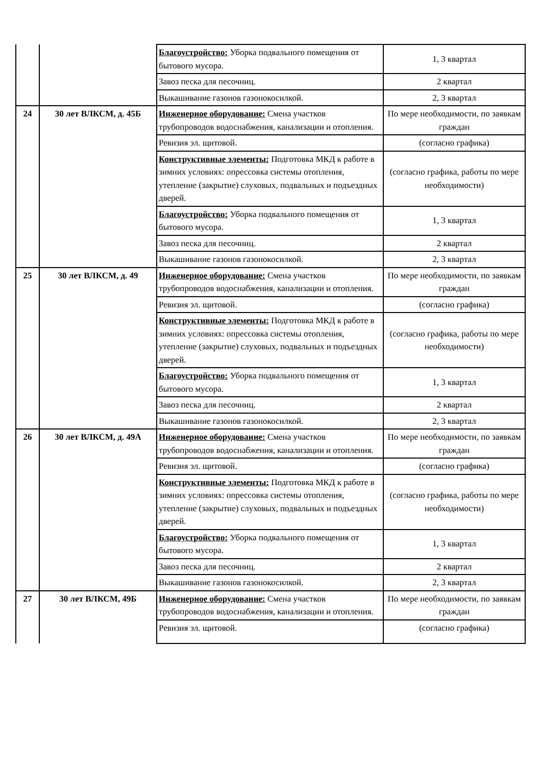| | | Благоустройство: Уборка подвального помещения от бытового мусора. | 1, 3 квартал |
| | | Завоз песка для песочниц. | 2 квартал |
| | | Выкашивание газонов газонокосилкой. | 2, 3 квартал |
| 24 | 30 лет ВЛКСМ, д. 45Б | Инженерное оборудование: Смена участков трубопроводов водоснабжения, канализации и отопления. | По мере необходимости, по заявкам граждан |
| | | Ревизия эл. щитовой. | (согласно графика) |
| | | Конструктивные элементы: Подготовка МКД к работе в зимних условиях: опрессовка системы отопления, утепление (закрытие) слуховых, подвальных и подъездных дверей. | (согласно графика, работы по мере необходимости) |
| | | Благоустройство: Уборка подвального помещения от бытового мусора. | 1, 3 квартал |
| | | Завоз песка для песочниц. | 2 квартал |
| | | Выкашивание газонов газонокосилкой. | 2, 3 квартал |
| 25 | 30 лет ВЛКСМ, д. 49 | Инженерное оборудование: Смена участков трубопроводов водоснабжения, канализации и отопления. | По мере необходимости, по заявкам граждан |
| | | Ревизия эл. щитовой. | (согласно графика) |
| | | Конструктивные элементы: Подготовка МКД к работе в зимних условиях: опрессовка системы отопления, утепление (закрытие) слуховых, подвальных и подъездных дверей. | (согласно графика, работы по мере необходимости) |
| | | Благоустройство: Уборка подвального помещения от бытового мусора. | 1, 3 квартал |
| | | Завоз песка для песочниц. | 2 квартал |
| | | Выкашивание газонов газонокосилкой. | 2, 3 квартал |
| 26 | 30 лет ВЛКСМ, д. 49А | Инженерное оборудование: Смена участков трубопроводов водоснабжения, канализации и отопления. | По мере необходимости, по заявкам граждан |
| | | Ревизия эл. щитовой. | (согласно графика) |
| | | Конструктивные элементы: Подготовка МКД к работе в зимних условиях: опрессовка системы отопления, утепление (закрытие) слуховых, подвальных и подъездных дверей. | (согласно графика, работы по мере необходимости) |
| | | Благоустройство: Уборка подвального помещения от бытового мусора. | 1, 3 квартал |
| | | Завоз песка для песочниц. | 2 квартал |
| | | Выкашивание газонов газонокосилкой. | 2, 3 квартал |
| 27 | 30 лет ВЛКСМ, 49Б | Инженерное оборудование: Смена участков трубопроводов водоснабжения, канализации и отопления. | По мере необходимости, по заявкам граждан |
| | | Ревизия эл. щитовой. | (согласно графика) |